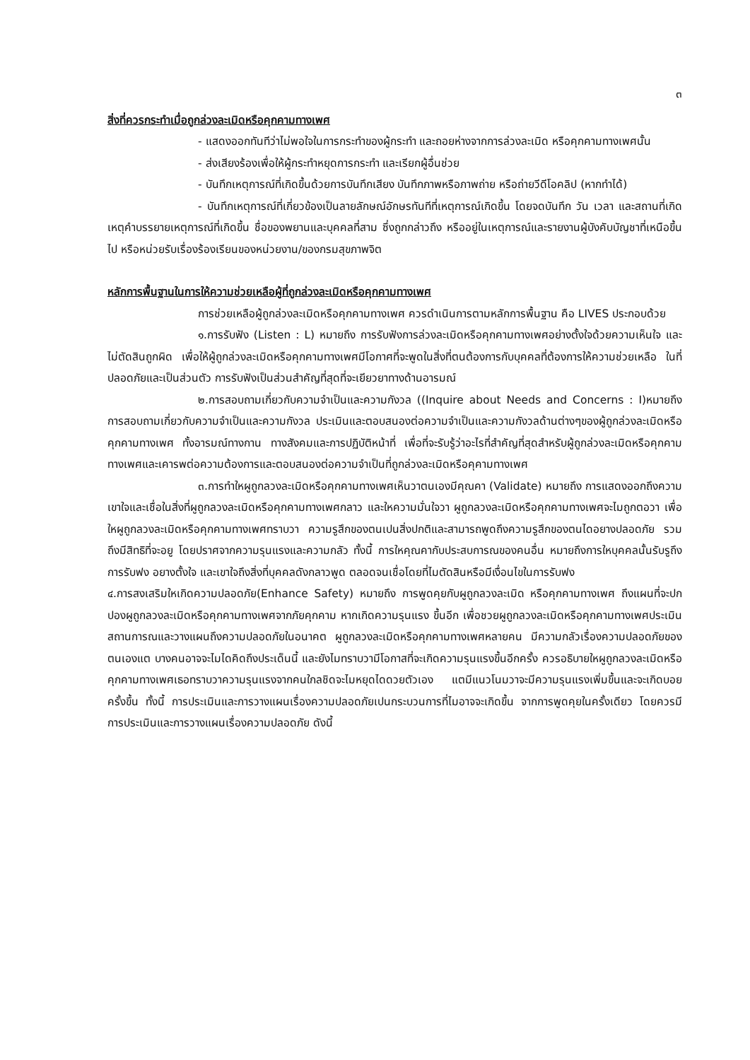๓
สิ่งที่ควรกระทำเมื่อถูกล่วงละเมิดหรือคุกคามทางเพศ
- แสดงออกทันทีว่าไม่พอใจในการกระทำของผู้กระทำ และถอยห่างจากการล่วงละเมิด หรือคุกคามทางเพศนั้น
- ส่งเสียงร้องเพื่อให้ผู้กระทำหยุดการกระทำ และเรียกผู้อื่นช่วย
- บันทึกเหตุการณ์ที่เกิดขึ้นด้วยการบันทึกเสียง บันทึกภาพหรือภาพถ่าย หรือถ่ายวีดีโอคลิป (หากทำได้)
- บันทึกเหตุการณ์ที่เกี่ยวข้องเป็นลายลักษณ์อักษรทันทีที่เหตุการณ์เกิดขึ้น โดยจดบันทึก วัน เวลา และสถานที่เกิดเหตุคำบรรยายเหตุการณ์ที่เกิดขึ้น ชื่อของพยานและบุคคลที่สาม ซึ่งถูกกล่าวถึง หรืออยู่ในเหตุการณ์และรายงานผู้บังคับบัญชาที่เหนือขึ้นไป หรือหน่วยรับเรื่องร้องเรียนของหน่วยงาน/ของกรมสุขภาพจิต
หลักการพื้นฐานในการให้ความช่วยเหลือผู้ที่ถูกล่วงละเมิดหรือคุกคามทางเพศ
การช่วยเหลือผู้ถูกล่วงละเมิดหรือคุกคามทางเพศ ควรดำเนินการตามหลักการพื้นฐาน คือ LIVES ประกอบด้วย
๑.การรับฟัง (Listen : L) หมายถึง การรับฟังการล่วงละเมิดหรือคุกคามทางเพศอย่างตั้งใจด้วยความเห็นใจ และไม่ตัดสินถูกผิด เพื่อให้ผู้ถูกล่วงละเมิดหรือคุกคามทางเพศมีโอกาศที่จะพูดในสิ่งที่ตนต้องการกับบุคคลที่ต้องการให้ความช่วยเหลือ ในที่ปลอดภัยและเป็นส่วนตัว การรับฟังเป็นส่วนสำคัญที่สุดที่จะเยียวยาทางด้านอารมณ์
๒.การสอบถามเกี่ยวกับความจำเป็นและความกังวล ((Inquire about Needs and Concerns : I)หมายถึงการสอบถามเกี่ยวกับความจำเป็นและความกังวล ประเมินและตอบสนองต่อความจำเป็นและความกังวลด้านต่างๆของผู้ถูกล่วงละเมิดหรือคุกคามทางเพศ ทั้งอารมณ์ทางกาน ทางสังคมและการปฏิบัติหน้าที่ เพื่อที่จะรับรู้ว่าอะไรที่สำคัญที่สุดสำหรับผู้ถูกล่วงละเมิดหรือคุกคามทางเพศและเคารพต่อความต้องการและตอบสนองต่อความจำเป็นที่ถูกล่วงละเมิดหรือคุคามทางเพศ
๓.การทำใหผูถูกลวงละเมิดหรือคุกคามทางเพศเห็นวาตนเองมีคุณคา (Validate) หมายถึง การแสดงออกถึงความเขาใจและเชื่อในสิ่งที่ผูถูกลวงละเมิดหรือคุกคามทางเพศกลาว และใหความมั่นใจวา ผูถูกลวงละเมิดหรือคุกคามทางเพศจะไมถูกตอวา เพื่อใหผูถูกลวงละเมิดหรือคุกคามทางเพศทราบวา ความรูสึกของตนเปนสิ่งปกติและสามารถพูดถึงความรูสึกของตนไดอยางปลอดภัย รวมถึงมีสิทธิที่จะอยู โดยปราศจากความรุนแรงและความกลัว ทั้งนี้ การใหคุณคากับประสบการณของคนอื่น หมายถึงการใหบุคคลนั้นรับรูถึงการรับฟง อยางตั้งใจ และเขาใจถึงสิ่งที่บุคคลดังกลาวพูด ตลอดจนเชื่อโดยที่ไมตัดสินหรือมีเงื่อนไขในการรับฟง
๔.การสงเสริมใหเกิดความปลอดภัย(Enhance Safety) หมายถึง การพูดคุยกับผูถูกลวงละเมิด หรือคุกคามทางเพศ ถึงแผนที่จะปกปองผูถูกลวงละเมิดหรือคุกคามทางเพศจากภัยคุกคาม หากเกิดความรุนแรง ขึ้นอีก เพื่อชวยผูถูกลวงละเมิดหรือคุกคามทางเพศประเมินสถานการณและวางแผนถึงความปลอดภัยในอนาคต ผูถูกลวงละเมิดหรือคุกคามทางเพศหลายคน มีความกลัวเรื่องความปลอดภัยของตนเองแต บางคนอาจจะไมไดคิดถึงประเด็นนี้ และยังไมทราบวามีโอกาสที่จะเกิดความรุนแรงขึ้นอีกครั้ง ควรอธิบายใหผูถูกลวงละเมิดหรือคุกคามทางเพศเธอทราบวาความรุนแรงจากคนใกลชิดจะไมหยุดไดดวยตัวเอง แตมีแนวโนมวาจะมีความรุนแรงเพิ่มขึ้นและจะเกิดบอยครั้งขึ้น ทั้งนี้ การประเมินและการวางแผนเรื่องความปลอดภัยเปนกระบวนการที่ไมอาจจะเกิดขึ้น จากการพูดคุยในครั้งเดียว โดยควรมีการประเมินและการวางแผนเรื่องความปลอดภัย ดังนี้